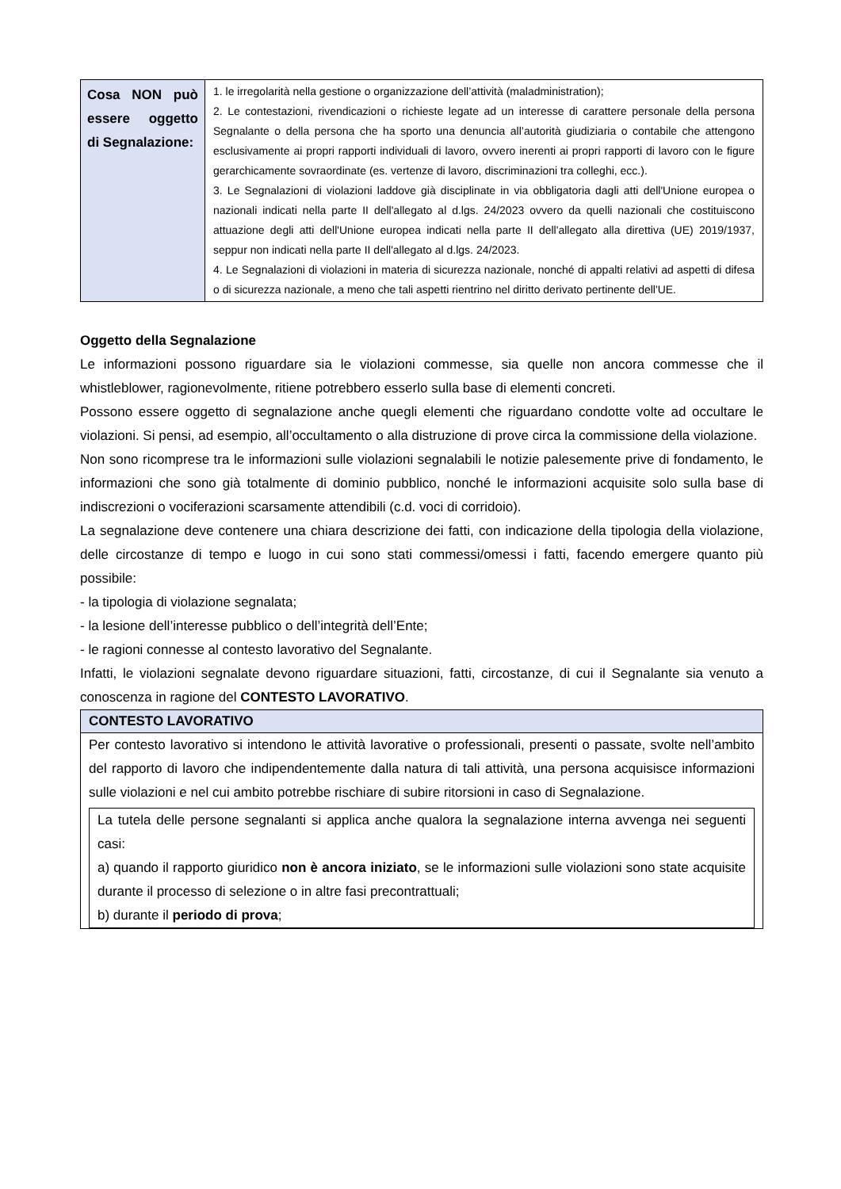| Cosa NON può essere oggetto di Segnalazione: | 1. le irregolarità nella gestione o organizzazione dell’attività (maladministration); 2. Le contestazioni, rivendicazioni o richieste legate ad un interesse di carattere personale della persona Segnalante o della persona che ha sporto una denuncia all’autorità giudiziaria o contabile che attengono esclusivamente ai propri rapporti individuali di lavoro, ovvero inerenti ai propri rapporti di lavoro con le figure gerarchicamente sovraordinate (es. vertenze di lavoro, discriminazioni tra colleghi, ecc.). 3. Le Segnalazioni di violazioni laddove già disciplinate in via obbligatoria dagli atti dell'Unione europea o nazionali indicati nella parte II dell'allegato al d.lgs. 24/2023 ovvero da quelli nazionali che costituiscono attuazione degli atti dell'Unione europea indicati nella parte II dell'allegato alla direttiva (UE) 2019/1937, seppur non indicati nella parte II dell'allegato al d.lgs. 24/2023. 4. Le Segnalazioni di violazioni in materia di sicurezza nazionale, nonché di appalti relativi ad aspetti di difesa o di sicurezza nazionale, a meno che tali aspetti rientrino nel diritto derivato pertinente dell'UE. |
Oggetto della Segnalazione
Le informazioni possono riguardare sia le violazioni commesse, sia quelle non ancora commesse che il whistleblower, ragionevolmente, ritiene potrebbero esserlo sulla base di elementi concreti.
Possono essere oggetto di segnalazione anche quegli elementi che riguardano condotte volte ad occultare le violazioni. Si pensi, ad esempio, all’occultamento o alla distruzione di prove circa la commissione della violazione.
Non sono ricomprese tra le informazioni sulle violazioni segnalabili le notizie palesemente prive di fondamento, le informazioni che sono già totalmente di dominio pubblico, nonché le informazioni acquisite solo sulla base di indiscrezioni o vociferazioni scarsamente attendibili (c.d. voci di corridoio).
La segnalazione deve contenere una chiara descrizione dei fatti, con indicazione della tipologia della violazione, delle circostanze di tempo e luogo in cui sono stati commessi/omessi i fatti, facendo emergere quanto più possibile:
- la tipologia di violazione segnalata;
- la lesione dell’interesse pubblico o dell’integrità dell’Ente;
- le ragioni connesse al contesto lavorativo del Segnalante.
Infatti, le violazioni segnalate devono riguardare situazioni, fatti, circostanze, di cui il Segnalante sia venuto a conoscenza in ragione del CONTESTO LAVORATIVO.
| CONTESTO LAVORATIVO |
| --- |
| Per contesto lavorativo si intendono le attività lavorative o professionali, presenti o passate, svolte nell’ambito del rapporto di lavoro che indipendentemente dalla natura di tali attività, una persona acquisisce informazioni sulle violazioni e nel cui ambito potrebbe rischiare di subire ritorsioni in caso di Segnalazione. La tutela delle persone segnalanti si applica anche qualora la segnalazione interna avvenga nei seguenti casi: a) quando il rapporto giuridico non è ancora iniziato , se le informazioni sulle violazioni sono state acquisite durante il processo di selezione o in altre fasi precontrattuali; b) durante il periodo di prova ; |